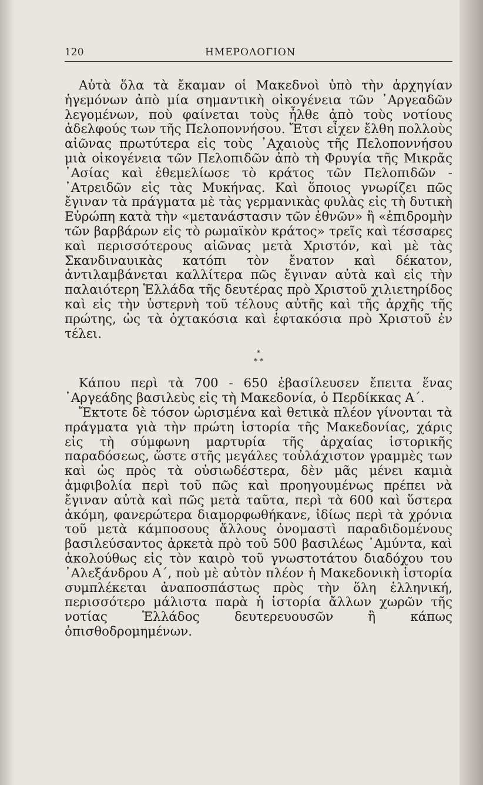120 ΗΜΕΡΟΛΟΓΙΟΝ
Αὐτὰ ὅλα τὰ ἔκαμαν οἱ Μακεδνοὶ ὑπὸ τὴν ἀρχηγίαν ἡγεμόνων ἀπὸ μία σημαντικὴ οἰκογένεια τῶν ᾿Αργεαδῶν λεγομένων, ποὺ φαίνεται τοὺς ἦλθε ἀπὸ τοὺς νοτίους ἀδελφούς των τῆς Πελοποννήσου. Ἔτσι εἶχεν ἔλθη πολλοὺς αἰῶνας πρωτύτερα εἰς τοὺς ᾿Αχαιοὺς τῆς Πελοποννήσου μιὰ οἰκογένεια τῶν Πελοπιδῶν ἀπὸ τὴ Φρυγία τῆς Μικρᾶς ᾿Ασίας καὶ ἐθεμελίωσε τὸ κράτος τῶν Πελοπιδῶν - ᾿Ατρειδῶν εἰς τὰς Μυκήνας. Καὶ ὅποιος γνωρίζει πῶς ἔγιναν τὰ πράγματα μὲ τὰς γερμανικὰς φυλὰς εἰς τὴ δυτικὴ Εὐρώπη κατὰ τὴν «μετανάστασιν τῶν ἐθνῶν» ἢ «ἐπιδρομὴν τῶν βαρβάρων εἰς τὸ ρωμαϊκὸν κράτος» τρεῖς καὶ τέσσαρες καὶ περισσότερους αἰῶνας μετὰ Χριστόν, καὶ μὲ τὰς Σκανδιναυικὰς κατόπι τὸν ἔνατον καὶ δέκατον, ἀντιλαμβάνεται καλλίτερα πῶς ἔγιναν αὐτὰ καὶ εἰς τὴν παλαιότερη Ἑλλάδα τῆς δευτέρας πρὸ Χριστοῦ χιλιετηρίδος καὶ εἰς τὴν ὑστερνὴ τοῦ τέλους αὐτῆς καὶ τῆς ἀρχῆς τῆς πρώτης, ὡς τὰ ὀχτακόσια καὶ ἑφτακόσια πρὸ Χριστοῦ ἐν τέλει.
*
* *
Κάπου περὶ τὰ 700 - 650 ἐβασίλευσεν ἔπειτα ἕνας ᾿Αργεάδης βασιλεὺς εἰς τὴ Μακεδονία, ὁ Περδίκκας Α΄.
Ἔκτοτε δὲ τόσον ὡρισμένα καὶ θετικὰ πλέον γίνονται τὰ πράγματα γιὰ τὴν πρώτη ἱστορία τῆς Μακεδονίας, χάρις εἰς τὴ σύμφωνη μαρτυρία τῆς ἀρχαίας ἱστορικῆς παραδόσεως, ὥστε στῆς μεγάλες τοὐλάχιστον γραμμὲς των καὶ ὡς πρὸς τὰ οὐσιωδέστερα, δὲν μᾶς μένει καμιὰ ἀμφιβολία περὶ τοῦ πῶς καὶ προηγουμένως πρέπει νὰ ἔγιναν αὐτὰ καὶ πῶς μετὰ ταῦτα, περὶ τὰ 600 καὶ ὕστερα ἀκόμη, φανερώτερα διαμορφωθήκανε, ἰδίως περὶ τὰ χρόνια τοῦ μετὰ κάμποσους ἄλλους ὀνομαστὶ παραδιδομένους βασιλεύσαντος ἀρκετὰ πρὸ τοῦ 500 βασιλέως ᾿Αμύντα, καὶ ἀκολούθως εἰς τὸν καιρὸ τοῦ γνωστοτάτου διαδόχου του ᾿Αλεξάνδρου Α΄, ποὺ μὲ αὐτὸν πλέον ἡ Μακεδονικὴ ἱστορία συμπλέκεται ἀναποσπάστως πρὸς τὴν ὅλη ἑλληνική, περισσότερο μάλιστα παρὰ ἡ ἱστορία ἄλλων χωρῶν τῆς νοτίας Ἑλλάδος δευτερευουσῶν ἢ κάπως ὀπισθοδρομημένων.